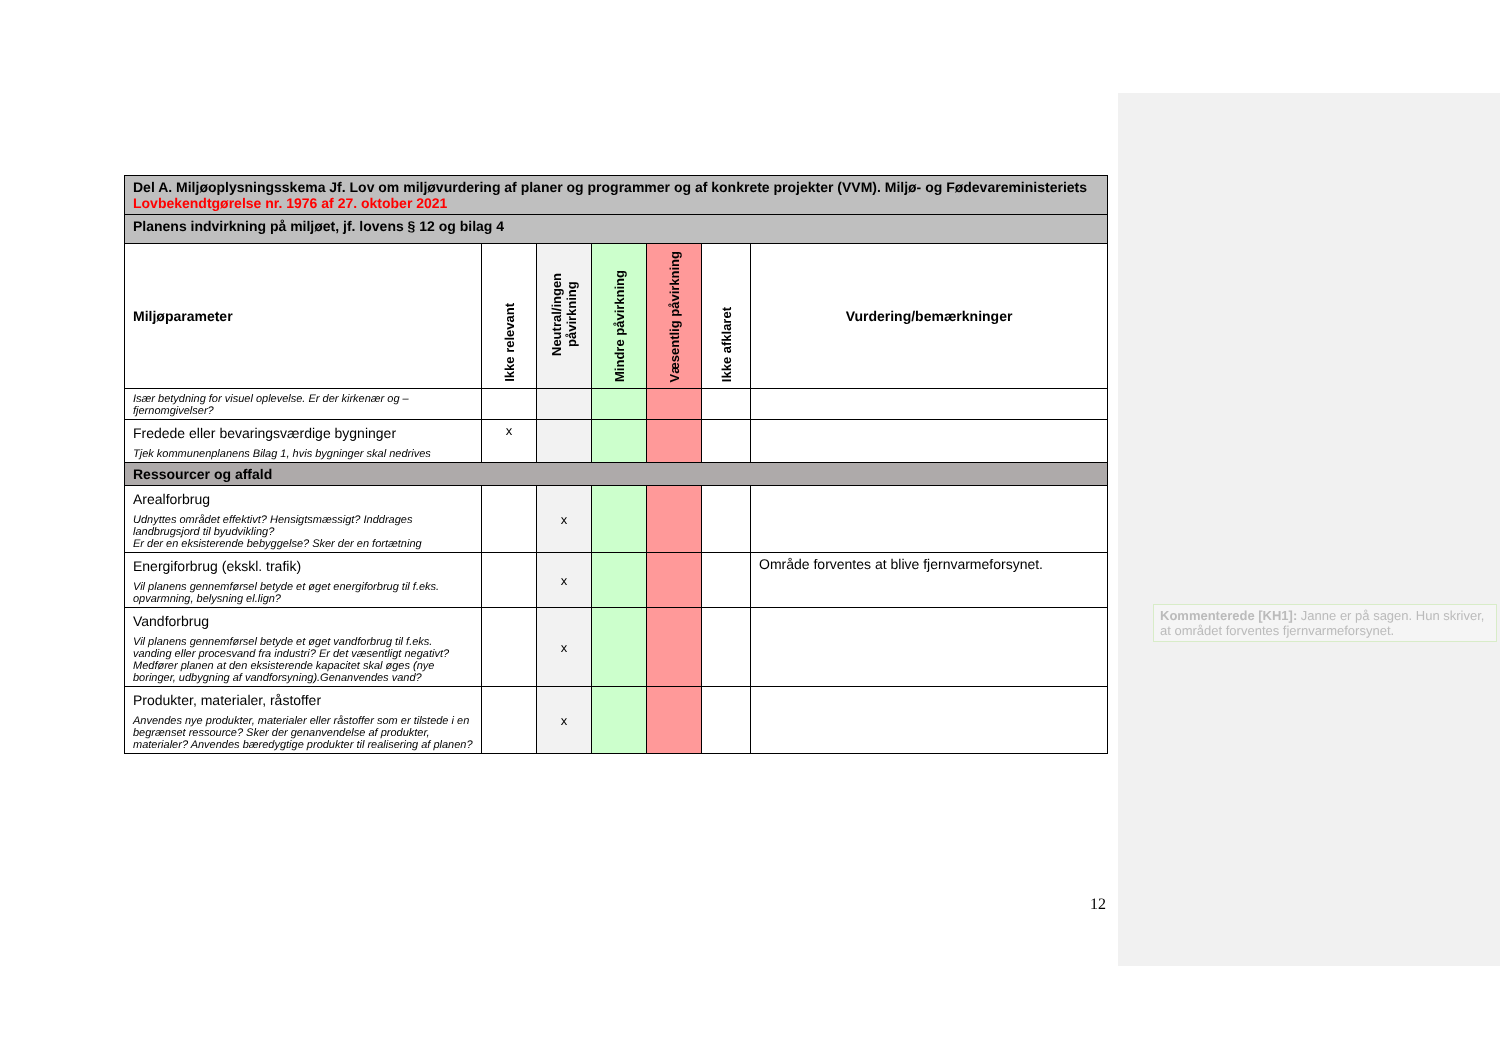| Del A. Miljøoplysningsskema Jf. Lov om miljøvurdering af planer og programmer og af konkrete projekter (VVM). Miljø- og Fødevareministeriets Lovbekendtgørelse nr. 1976 af 27. oktober 2021 | | | | | | |
| Planens indvirkning på miljøet, jf. lovens § 12 og bilag 4 | | | | | | |
| Miljøparameter | Ikke relevant | Neutral/ingen påvirkning | Mindre påvirkning | Væsentlig påvirkning | Ikke afklaret | Vurdering/bemærkninger |
| Især betydning for visuel oplevelse. Er der kirkenær og –fjernomgivelser? | | | | | | |
| Fredede eller bevaringsværdige bygninger Tjek kommunenplanens Bilag 1, hvis bygninger skal nedrives | x | | | | | |
| Ressourcer og affald | | | | | | |
| Arealforbrug Udnyttes området effektivt? Hensigtsmæssigt? Inddrages landbrugsjord til byudvikling? Er der en eksisterende bebyggelse? Sker der en fortætning | | x | | | | |
| Energiforbrug (ekskl. trafik) Vil planens gennemførsel betyde et øget energiforbrug til f.eks. opvarmning, belysning el.lign? | | x | | | | Område forventes at blive fjernvarmeforsynet. |
| Vandforbrug Vil planens gennemførsel betyde et øget vandforbrug til f.eks. vanding eller procesvand fra industri? Er det væsentligt negativt? Medfører planen at den eksisterende kapacitet skal øges (nye boringer, udbygning af vandforsyning).Genanvendes vand? | | x | | | | |
| Produkter, materialer, råstoffer Anvendes nye produkter, materialer eller råstoffer som er tilstede i en begrænset ressource? Sker der genanvendelse af produkter, materialer? Anvendes bæredygtige produkter til realisering af planen? | | x | | | | |
12
Kommenterede [KH1]: Janne er på sagen. Hun skriver, at området forventes fjernvarmeforsynet.